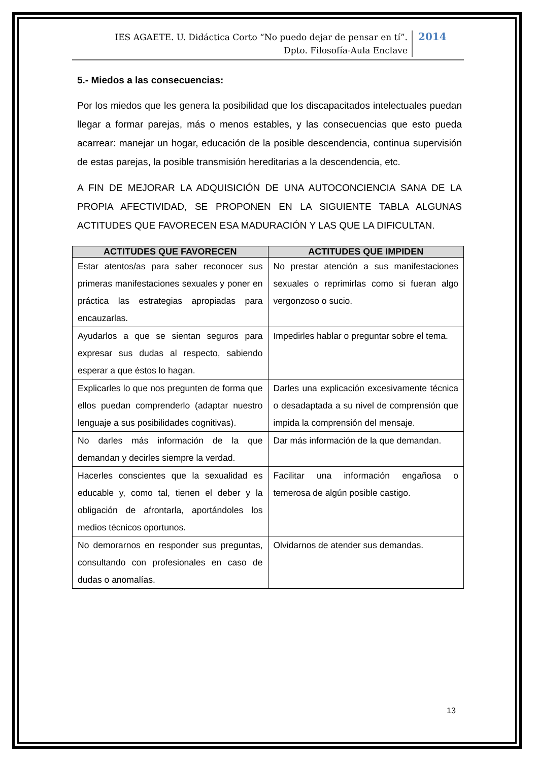IES AGAETE. U. Didáctica Corto “No puedo dejar de pensar en tí”.
Dpto. Filosofía-Aula Enclave
2014
5.- Miedos a las consecuencias:
Por los miedos que les genera la posibilidad que los discapacitados intelectuales puedan llegar a formar parejas, más o menos estables, y las consecuencias que esto pueda acarrear: manejar un hogar, educación de la posible descendencia, continua supervisión de estas parejas, la posible transmisión hereditarias a la descendencia, etc.
A FIN DE MEJORAR LA ADQUISICIÓN DE UNA AUTOCONCIENCIA SANA DE LA PROPIA AFECTIVIDAD, SE PROPONEN EN LA SIGUIENTE TABLA ALGUNAS ACTITUDES QUE FAVORECEN ESA MADURACIÓN Y LAS QUE LA DIFICULTAN.
| ACTITUDES QUE FAVORECEN | ACTITUDES QUE IMPIDEN |
| --- | --- |
| Estar atentos/as para saber reconocer sus primeras manifestaciones sexuales y poner en práctica las estrategias apropiadas para encauzarlas. | No prestar atención a sus manifestaciones sexuales o reprimirlas como si fueran algo vergonzoso o sucio. |
| Ayudarlos a que se sientan seguros para expresar sus dudas al respecto, sabiendo esperar a que éstos lo hagan. | Impedirles hablar o preguntar sobre el tema. |
| Explicarles lo que nos pregunten de forma que ellos puedan comprenderlo (adaptar nuestro lenguaje a sus posibilidades cognitivas). | Darles una explicación excesivamente técnica o desadaptada a su nivel de comprensión que impida la comprensión del mensaje. |
| No darles más información de la que demandan y decirles siempre la verdad. | Dar más información de la que demandan. |
| Hacerles conscientes que la sexualidad es educable y, como tal, tienen el deber y la obligación de afrontarla, aportándoles los medios técnicos oportunos. | Facilitar una información engañosa o temerosa de algún posible castigo. |
| No demorarnos en responder sus preguntas, consultando con profesionales en caso de dudas o anomalías. | Olvidarnos de atender sus demandas. |
13